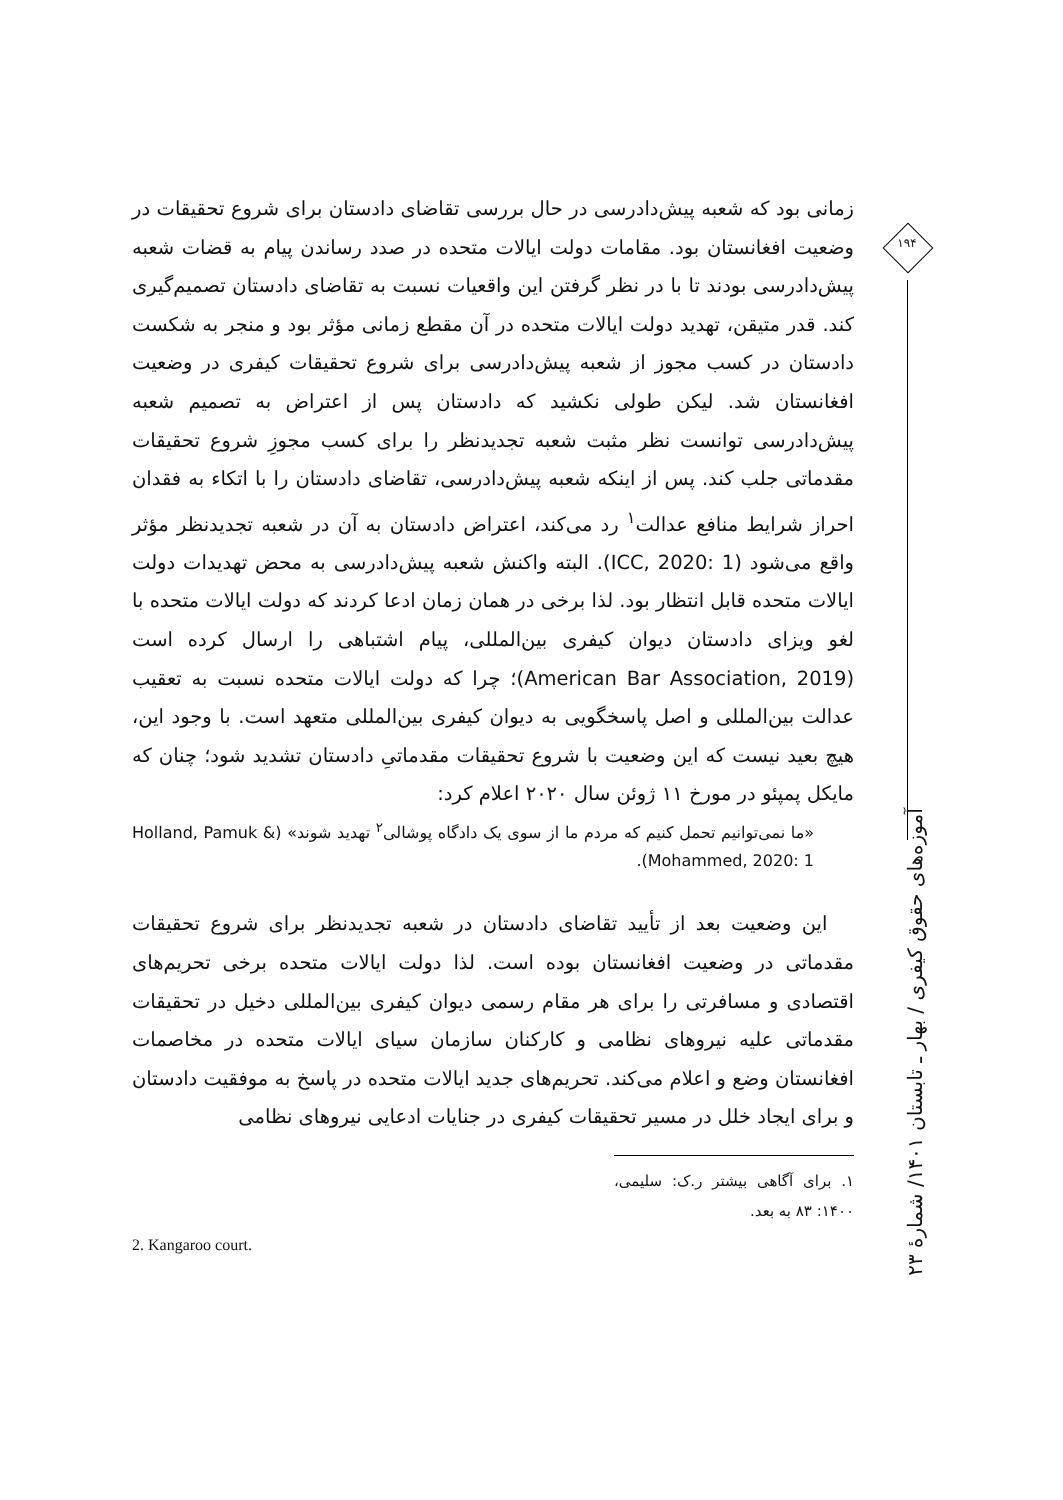زمانی بود که شعبه پیش‌دادرسی در حال بررسی تقاضای دادستان برای شروع تحقیقات در وضعیت افغانستان بود. مقامات دولت ایالات متحده در صدد رساندن پیام به قضات شعبه پیش‌دادرسی بودند تا با در نظر گرفتن این واقعیات نسبت به تقاضای دادستان تصمیم‌گیری کند. قدر متیقن، تهدید دولت ایالات متحده در آن مقطع زمانی مؤثر بود و منجر به شکست دادستان در کسب مجوز از شعبه پیش‌دادرسی برای شروع تحقیقات کیفری در وضعیت افغانستان شد. لیکن طولی نکشید که دادستان پس از اعتراض به تصمیم شعبه پیش‌دادرسی توانست نظر مثبت شعبه تجدیدنظر را برای کسب مجوزِ شروع تحقیقات مقدماتی جلب کند. پس از اینکه شعبه پیش‌دادرسی، تقاضای دادستان را با اتکاء به فقدان احراز شرایط منافع عدالت<sup>۱</sup> رد می‌کند، اعتراض دادستان به آن در شعبه تجدیدنظر مؤثر واقع می‌شود (ICC, 2020: 1). البته واکنش شعبه پیش‌دادرسی به محض تهدیدات دولت ایالات متحده قابل انتظار بود. لذا برخی در همان زمان ادعا کردند که دولت ایالات متحده با لغو ویزای دادستان دیوان کیفری بین‌المللی، پیام اشتباهی را ارسال کرده است (American Bar Association, 2019)؛ چرا که دولت ایالات متحده نسبت به تعقیب عدالت بین‌المللی و اصل پاسخگویی به دیوان کیفری بین‌المللی متعهد است. با وجود این، هیچ بعید نیست که این وضعیت با شروع تحقیقات مقدماتیِ دادستان تشدید شود؛ چنان که مایکل پمپئو در مورخ ۱۱ ژوئن سال ۲۰۲۰ اعلام کرد:
«ما نمی‌توانیم تحمل کنیم که مردم ما از سوی یک دادگاه پوشالی<sup>۲</sup> تهدید شوند» (Holland, Pamuk & Mohammed, 2020: 1).
این وضعیت بعد از تأیید تقاضای دادستان در شعبه تجدیدنظر برای شروع تحقیقات مقدماتی در وضعیت افغانستان بوده است. لذا دولت ایالات متحده برخی تحریم‌های اقتصادی و مسافرتی را برای هر مقام رسمی دیوان کیفری بین‌المللی دخیل در تحقیقات مقدماتی علیه نیروهای نظامی و کارکنان سازمان سیای ایالات متحده در مخاصمات افغانستان وضع و اعلام می‌کند. تحریم‌های جدید ایالات متحده در پاسخ به موفقیت دادستان و برای ایجاد خلل در مسیر تحقیقات کیفری در جنایات ادعایی نیروهای نظامی
۱. برای آگاهی بیشتر ر.ک: سلیمی، ۱۴۰۰: ۸۳ به بعد.
2. Kangaroo court.
۱۹۴
آموزه‌های حقوق کیفری / بهار ـ تابستان ۱۴۰۱/ شمارهٔ ۲۳